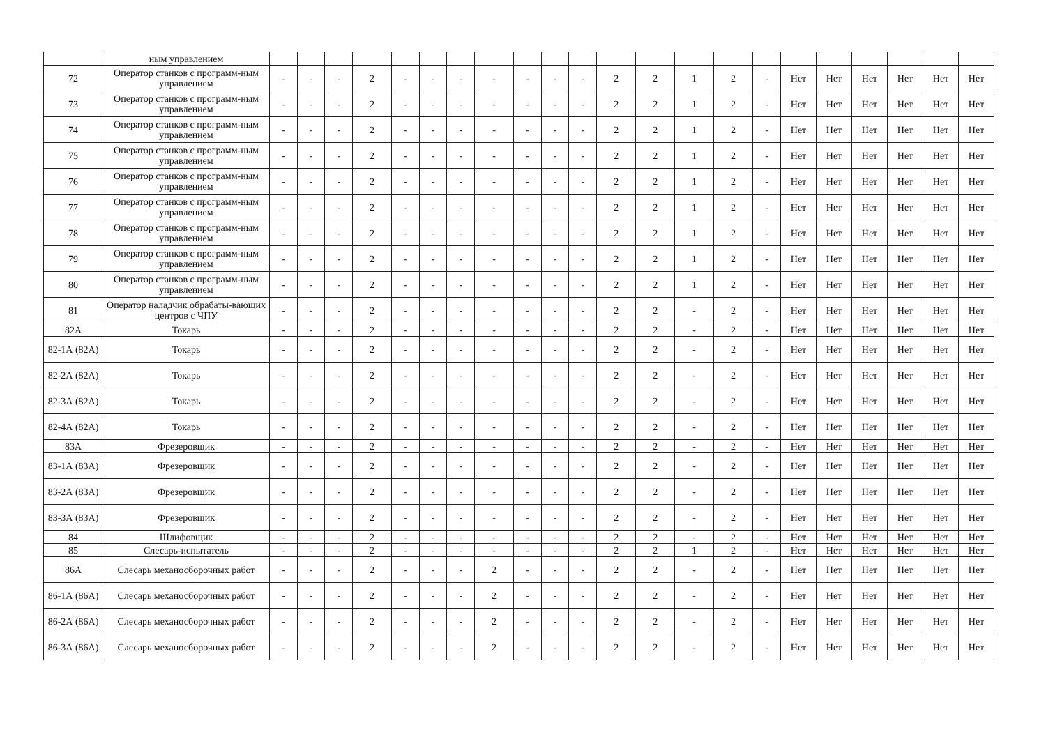| | ным управлением | | | | | | | | | | | | | | | | | | | | | | |
| 72 | Оператор станков с программ-ным управлением | - | - | - | 2 | - | - | - | - | - | - | - | 2 | 2 | 1 | 2 | - | Нет | Нет | Нет | Нет | Нет | Нет |
| 73 | Оператор станков с программ-ным управлением | - | - | - | 2 | - | - | - | - | - | - | - | 2 | 2 | 1 | 2 | - | Нет | Нет | Нет | Нет | Нет | Нет |
| 74 | Оператор станков с программ-ным управлением | - | - | - | 2 | - | - | - | - | - | - | - | 2 | 2 | 1 | 2 | - | Нет | Нет | Нет | Нет | Нет | Нет |
| 75 | Оператор станков с программ-ным управлением | - | - | - | 2 | - | - | - | - | - | - | - | 2 | 2 | 1 | 2 | - | Нет | Нет | Нет | Нет | Нет | Нет |
| 76 | Оператор станков с программ-ным управлением | - | - | - | 2 | - | - | - | - | - | - | - | 2 | 2 | 1 | 2 | - | Нет | Нет | Нет | Нет | Нет | Нет |
| 77 | Оператор станков с программ-ным управлением | - | - | - | 2 | - | - | - | - | - | - | - | 2 | 2 | 1 | 2 | - | Нет | Нет | Нет | Нет | Нет | Нет |
| 78 | Оператор станков с программ-ным управлением | - | - | - | 2 | - | - | - | - | - | - | - | 2 | 2 | 1 | 2 | - | Нет | Нет | Нет | Нет | Нет | Нет |
| 79 | Оператор станков с программ-ным управлением | - | - | - | 2 | - | - | - | - | - | - | - | 2 | 2 | 1 | 2 | - | Нет | Нет | Нет | Нет | Нет | Нет |
| 80 | Оператор станков с программ-ным управлением | - | - | - | 2 | - | - | - | - | - | - | - | 2 | 2 | 1 | 2 | - | Нет | Нет | Нет | Нет | Нет | Нет |
| 81 | Оператор наладчик обрабаты-вающих центров с ЧПУ | - | - | - | 2 | - | - | - | - | - | - | - | 2 | 2 | - | 2 | - | Нет | Нет | Нет | Нет | Нет | Нет |
| 82А | Токарь | - | - | - | 2 | - | - | - | - | - | - | - | 2 | 2 | - | 2 | - | Нет | Нет | Нет | Нет | Нет | Нет |
| 82-1А (82А) | Токарь | - | - | - | 2 | - | - | - | - | - | - | - | 2 | 2 | - | 2 | - | Нет | Нет | Нет | Нет | Нет | Нет |
| 82-2А (82А) | Токарь | - | - | - | 2 | - | - | - | - | - | - | - | 2 | 2 | - | 2 | - | Нет | Нет | Нет | Нет | Нет | Нет |
| 82-3А (82А) | Токарь | - | - | - | 2 | - | - | - | - | - | - | - | 2 | 2 | - | 2 | - | Нет | Нет | Нет | Нет | Нет | Нет |
| 82-4А (82А) | Токарь | - | - | - | 2 | - | - | - | - | - | - | - | 2 | 2 | - | 2 | - | Нет | Нет | Нет | Нет | Нет | Нет |
| 83А | Фрезеровщик | - | - | - | 2 | - | - | - | - | - | - | - | 2 | 2 | - | 2 | - | Нет | Нет | Нет | Нет | Нет | Нет |
| 83-1А (83А) | Фрезеровщик | - | - | - | 2 | - | - | - | - | - | - | - | 2 | 2 | - | 2 | - | Нет | Нет | Нет | Нет | Нет | Нет |
| 83-2А (83А) | Фрезеровщик | - | - | - | 2 | - | - | - | - | - | - | - | 2 | 2 | - | 2 | - | Нет | Нет | Нет | Нет | Нет | Нет |
| 83-3А (83А) | Фрезеровщик | - | - | - | 2 | - | - | - | - | - | - | - | 2 | 2 | - | 2 | - | Нет | Нет | Нет | Нет | Нет | Нет |
| 84 | Шлифовщик | - | - | - | 2 | - | - | - | - | - | - | - | 2 | 2 | - | 2 | - | Нет | Нет | Нет | Нет | Нет | Нет |
| 85 | Слесарь-испытатель | - | - | - | 2 | - | - | - | - | - | - | - | 2 | 2 | 1 | 2 | - | Нет | Нет | Нет | Нет | Нет | Нет |
| 86А | Слесарь механосборочных работ | - | - | - | 2 | - | - | - | 2 | - | - | - | 2 | 2 | - | 2 | - | Нет | Нет | Нет | Нет | Нет | Нет |
| 86-1А (86А) | Слесарь механосборочных работ | - | - | - | 2 | - | - | - | 2 | - | - | - | 2 | 2 | - | 2 | - | Нет | Нет | Нет | Нет | Нет | Нет |
| 86-2А (86А) | Слесарь механосборочных работ | - | - | - | 2 | - | - | - | 2 | - | - | - | 2 | 2 | - | 2 | - | Нет | Нет | Нет | Нет | Нет | Нет |
| 86-3А (86А) | Слесарь механосборочных работ | - | - | - | 2 | - | - | - | 2 | - | - | - | 2 | 2 | - | 2 | - | Нет | Нет | Нет | Нет | Нет | Нет |